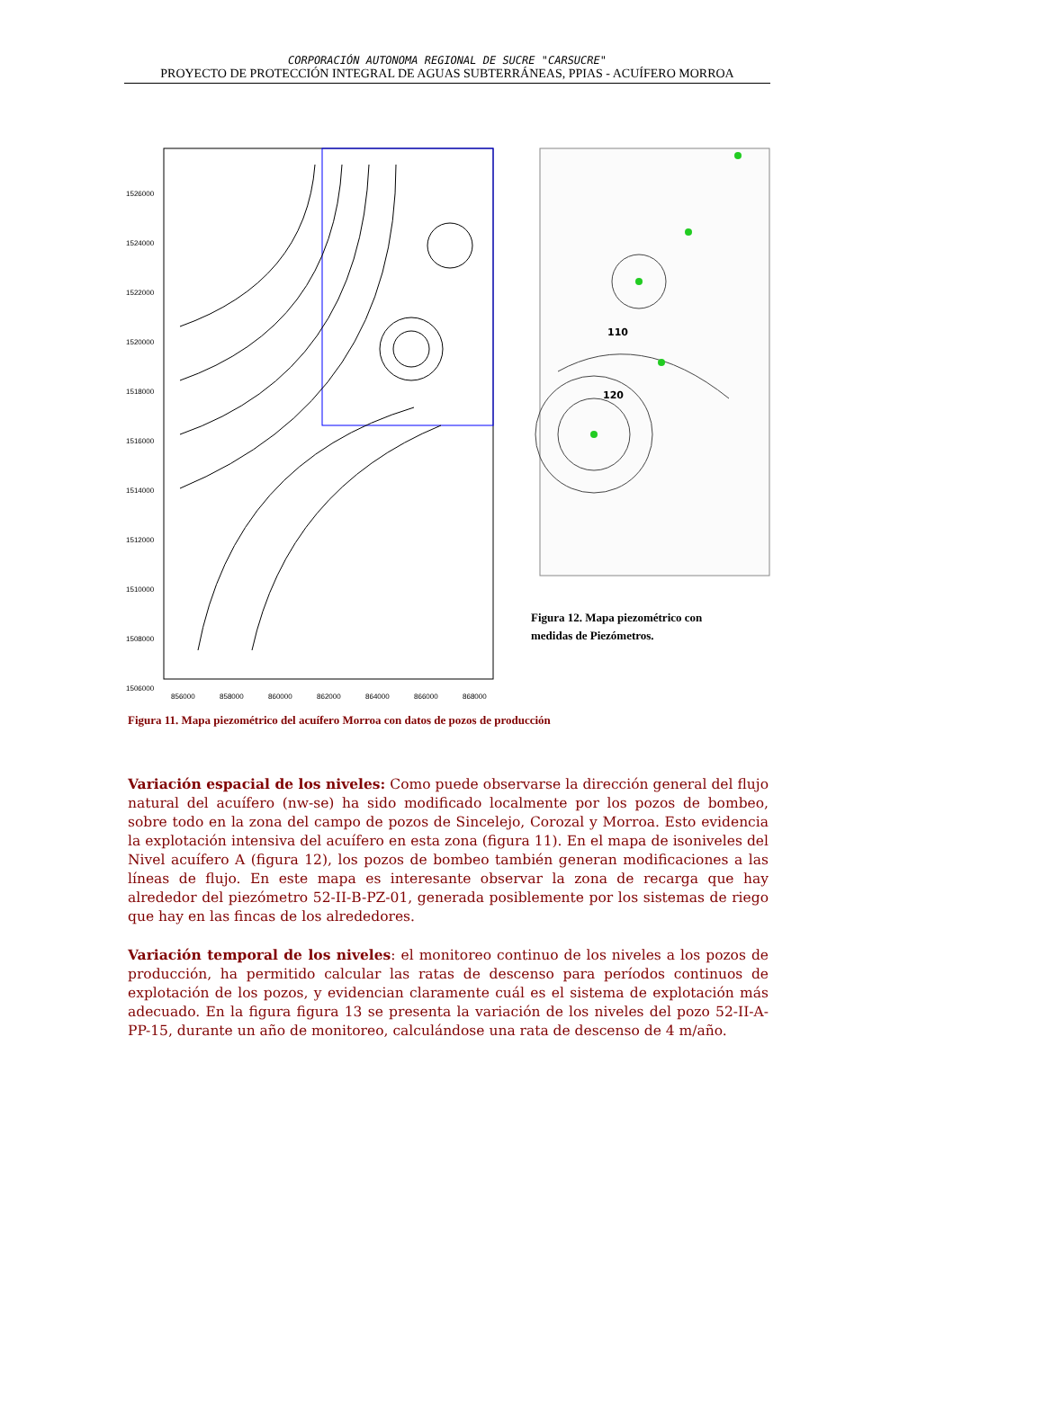CORPORACIÓN AUTONOMA REGIONAL DE SUCRE "CARSUCRE"
PROYECTO DE PROTECCIÓN INTEGRAL DE AGUAS SUBTERRÁNEAS, PPIAS - ACUÍFERO MORROA
1526000
1524000
1522000
1520000
1518000
1516000
1514000
1512000
1510000
1508000
1506000
856000
858000
860000
862000
864000
866000
868000
110
120
Figura 12. Mapa piezométrico con
medidas de Piezómetros.
Figura 11. Mapa piezométrico del acuífero Morroa con datos de pozos de producción
Variación espacial de los niveles: Como puede observarse la dirección general del flujo natural del acuífero (nw-se) ha sido modificado localmente por los pozos de bombeo, sobre todo en la zona del campo de pozos de Sincelejo, Corozal y Morroa. Esto evidencia la explotación intensiva del acuífero en esta zona (figura 11). En el mapa de isoniveles del Nivel acuífero A (figura 12), los pozos de bombeo también generan modificaciones a las líneas de flujo. En este mapa es interesante observar la zona de recarga que hay alrededor del piezómetro 52-II-B-PZ-01, generada posiblemente por los sistemas de riego que hay en las fincas de los alrededores.
Variación temporal de los niveles: el monitoreo continuo de los niveles a los pozos de producción, ha permitido calcular las ratas de descenso para períodos continuos de explotación de los pozos, y evidencian claramente cuál es el sistema de explotación más adecuado. En la figura figura 13 se presenta la variación de los niveles del pozo 52-II-A-PP-15, durante un año de monitoreo, calculándose una rata de descenso de 4 m/año.